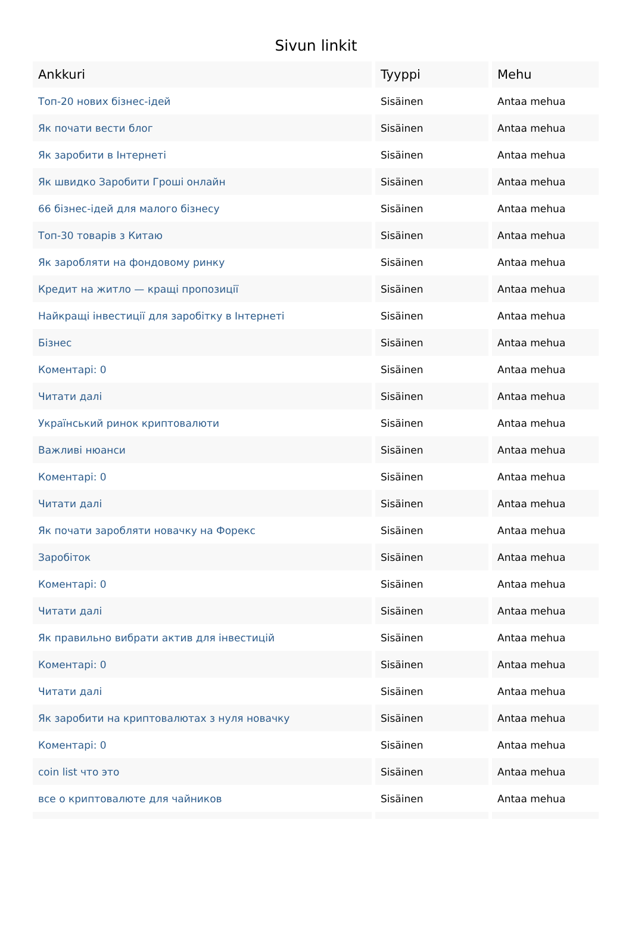Sivun linkit
| Ankkuri | Tyyppi | Mehu |
| --- | --- | --- |
| Топ-20 нових бізнес-ідей | Sisäinen | Antaa mehua |
| Як почати вести блог | Sisäinen | Antaa mehua |
| Як заробити в Інтернеті | Sisäinen | Antaa mehua |
| Як швидко Заробити Гроші онлайн | Sisäinen | Antaa mehua |
| 66 бізнес-ідей для малого бізнесу | Sisäinen | Antaa mehua |
| Топ-30 товарів з Китаю | Sisäinen | Antaa mehua |
| Як заробляти на фондовому ринку | Sisäinen | Antaa mehua |
| Кредит на житло — кращі пропозиції | Sisäinen | Antaa mehua |
| Найкращі інвестиції для заробітку в Інтернеті | Sisäinen | Antaa mehua |
| Бізнес | Sisäinen | Antaa mehua |
| Коментарі: 0 | Sisäinen | Antaa mehua |
| Читати далі | Sisäinen | Antaa mehua |
| Український ринок криптовалюти | Sisäinen | Antaa mehua |
| Важливі нюанси | Sisäinen | Antaa mehua |
| Коментарі: 0 | Sisäinen | Antaa mehua |
| Читати далі | Sisäinen | Antaa mehua |
| Як почати заробляти новачку на Форекс | Sisäinen | Antaa mehua |
| Заробіток | Sisäinen | Antaa mehua |
| Коментарі: 0 | Sisäinen | Antaa mehua |
| Читати далі | Sisäinen | Antaa mehua |
| Як правильно вибрати актив для інвестицій | Sisäinen | Antaa mehua |
| Коментарі: 0 | Sisäinen | Antaa mehua |
| Читати далі | Sisäinen | Antaa mehua |
| Як заробити на криптовалютах з нуля новачку | Sisäinen | Antaa mehua |
| Коментарі: 0 | Sisäinen | Antaa mehua |
| coin list что это | Sisäinen | Antaa mehua |
| все о криптовалюте для чайников | Sisäinen | Antaa mehua |